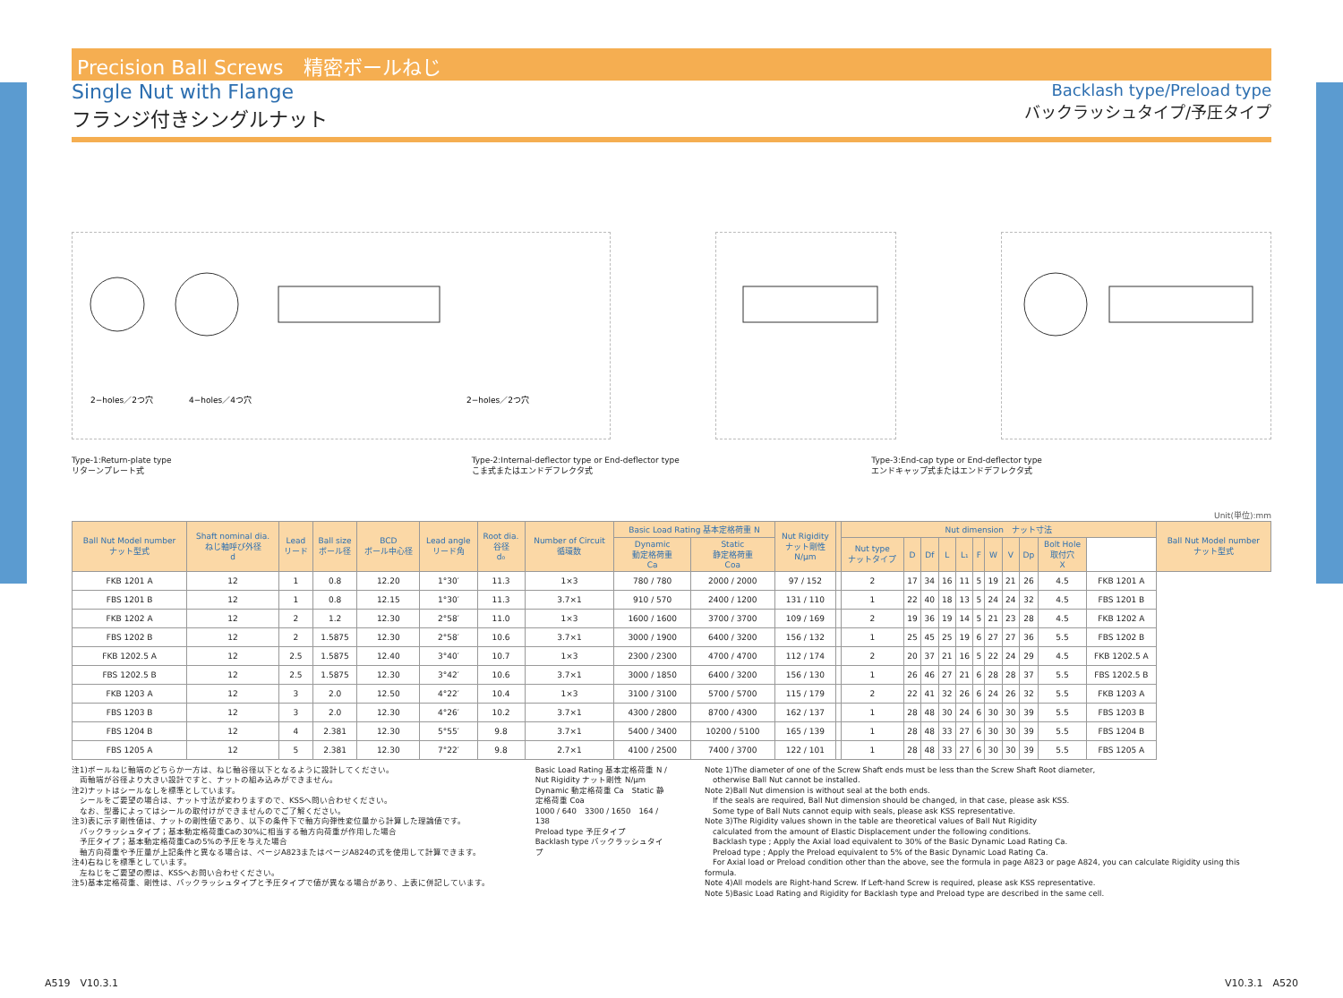Precision Ball Screws　精密ボールねじ
Single Nut with Flange
フランジ付きシングルナット
Backlash type/Preload type
バックラッシュタイプ/予圧タイプ
2−holes／2つ穴
4−holes／4つ穴
2−holes／2つ穴
Type-1:Return-plate type
リターンプレート式
Type-2:Internal-deflector type or End-deflector type
こま式またはエンドデフレクタ式
Type-3:End-cap type or End-deflector type
エンドキャップ式またはエンドデフレクタ式
Unit(単位):mm
| Ball Nut Model number ナット型式 | Shaft nominal dia. ねじ軸呼び外径 d | Lead リード | Ball size ボール径 | BCD ボール中心径 | Lead angle リード角 | Root dia. 谷径 d₀ | Number of Circuit 循環数 | Basic Load Rating 基本定格荷重 N | | Nut Rigidity ナット剛性 N/μm | | Nut dimension ナット寸法 | | | | | | | | | | | Ball Nut Model number ナット型式 |
| --- | --- | --- | --- | --- | --- | --- | --- | --- | --- | --- | --- | --- | --- | --- | --- | --- | --- | --- | --- | --- | --- | --- | --- |
| | | | | | | | | Dynamic 動定格荷重 Ca | Static 静定格荷重 Coa | | | Nut type ナットタイプ | D | Df | L | L₁ | F | W | V | Dp | Bolt Hole 取付穴 X | | |
| FKB 1201 A | 12 | 1 | 0.8 | 12.20 | 1°30′ | 11.3 | 1×3 | 780 / 780 | 2000 / 2000 | 97 / 152 | | 2 | 17 | 34 | 16 | 11 | 5 | 19 | 21 | 26 | 4.5 | FKB 1201 A | |
| FBS 1201 B | 12 | 1 | 0.8 | 12.15 | 1°30′ | 11.3 | 3.7×1 | 910 / 570 | 2400 / 1200 | 131 / 110 | | 1 | 22 | 40 | 18 | 13 | 5 | 24 | 24 | 32 | 4.5 | FBS 1201 B | |
| FKB 1202 A | 12 | 2 | 1.2 | 12.30 | 2°58′ | 11.0 | 1×3 | 1600 / 1600 | 3700 / 3700 | 109 / 169 | | 2 | 19 | 36 | 19 | 14 | 5 | 21 | 23 | 28 | 4.5 | FKB 1202 A | |
| FBS 1202 B | 12 | 2 | 1.5875 | 12.30 | 2°58′ | 10.6 | 3.7×1 | 3000 / 1900 | 6400 / 3200 | 156 / 132 | | 1 | 25 | 45 | 25 | 19 | 6 | 27 | 27 | 36 | 5.5 | FBS 1202 B | |
| FKB 1202.5 A | 12 | 2.5 | 1.5875 | 12.40 | 3°40′ | 10.7 | 1×3 | 2300 / 2300 | 4700 / 4700 | 112 / 174 | | 2 | 20 | 37 | 21 | 16 | 5 | 22 | 24 | 29 | 4.5 | FKB 1202.5 A | |
| FBS 1202.5 B | 12 | 2.5 | 1.5875 | 12.30 | 3°42′ | 10.6 | 3.7×1 | 3000 / 1850 | 6400 / 3200 | 156 / 130 | | 1 | 26 | 46 | 27 | 21 | 6 | 28 | 28 | 37 | 5.5 | FBS 1202.5 B | |
| FKB 1203 A | 12 | 3 | 2.0 | 12.50 | 4°22′ | 10.4 | 1×3 | 3100 / 3100 | 5700 / 5700 | 115 / 179 | | 2 | 22 | 41 | 32 | 26 | 6 | 24 | 26 | 32 | 5.5 | FKB 1203 A | |
| FBS 1203 B | 12 | 3 | 2.0 | 12.30 | 4°26′ | 10.2 | 3.7×1 | 4300 / 2800 | 8700 / 4300 | 162 / 137 | | 1 | 28 | 48 | 30 | 24 | 6 | 30 | 30 | 39 | 5.5 | FBS 1203 B | |
| FBS 1204 B | 12 | 4 | 2.381 | 12.30 | 5°55′ | 9.8 | 3.7×1 | 5400 / 3400 | 10200 / 5100 | 165 / 139 | | 1 | 28 | 48 | 33 | 27 | 6 | 30 | 30 | 39 | 5.5 | FBS 1204 B | |
| FBS 1205 A | 12 | 5 | 2.381 | 12.30 | 7°22′ | 9.8 | 2.7×1 | 4100 / 2500 | 7400 / 3700 | 122 / 101 | | 1 | 28 | 48 | 33 | 27 | 6 | 30 | 30 | 39 | 5.5 | FBS 1205 A | |
注1)ボールねじ軸端のどちらか一方は、ねじ軸谷径以下となるように設計してください。
　両軸端が谷径より大きい設計ですと、ナットの組み込みができません。
注2)ナットはシールなしを標準としています。
　シールをご要望の場合は、ナット寸法が変わりますので、KSSへ問い合わせください。
　なお、型番によってはシールの取付けができませんのでご了解ください。
注3)表に示す剛性値は、ナットの剛性値であり、以下の条件下で軸方向弾性変位量から計算した理論値です。
　バックラッシュタイプ；基本動定格荷重Caの30%に相当する軸方向荷重が作用した場合
　予圧タイプ；基本動定格荷重Caの5%の予圧を与えた場合
　軸方向荷重や予圧量が上記条件と異なる場合は、ページA823またはページA824の式を使用して計算できます。
注4)右ねじを標準としています。
　左ねじをご要望の際は、KSSへお問い合わせください。
注5)基本定格荷重、剛性は、バックラッシュタイプと予圧タイプで値が異なる場合があり、上表に併記しています。
Basic Load Rating 基本定格荷重 N / Nut Rigidity ナット剛性 N/μm
Dynamic 動定格荷重 Ca　Static 静定格荷重 Coa
1000 / 640　3300 / 1650　164 / 138
Preload type 予圧タイプ
Backlash type バックラッシュタイプ
Note 1)The diameter of one of the Screw Shaft ends must be less than the Screw Shaft Root diameter,
　otherwise Ball Nut cannot be installed.
Note 2)Ball Nut dimension is without seal at the both ends.
　If the seals are required, Ball Nut dimension should be changed, in that case, please ask KSS.
　Some type of Ball Nuts cannot equip with seals, please ask KSS representative.
Note 3)The Rigidity values shown in the table are theoretical values of Ball Nut Rigidity
　calculated from the amount of Elastic Displacement under the following conditions.
　Backlash type ; Apply the Axial load equivalent to 30% of the Basic Dynamic Load Rating Ca.
　Preload type ; Apply the Preload equivalent to 5% of the Basic Dynamic Load Rating Ca.
　For Axial load or Preload condition other than the above, see the formula in page A823 or page A824, you can calculate Rigidity using this formula.
Note 4)All models are Right-hand Screw. If Left-hand Screw is required, please ask KSS representative.
Note 5)Basic Load Rating and Rigidity for Backlash type and Preload type are described in the same cell.
A519　V10.3.1 V10.3.1　A520